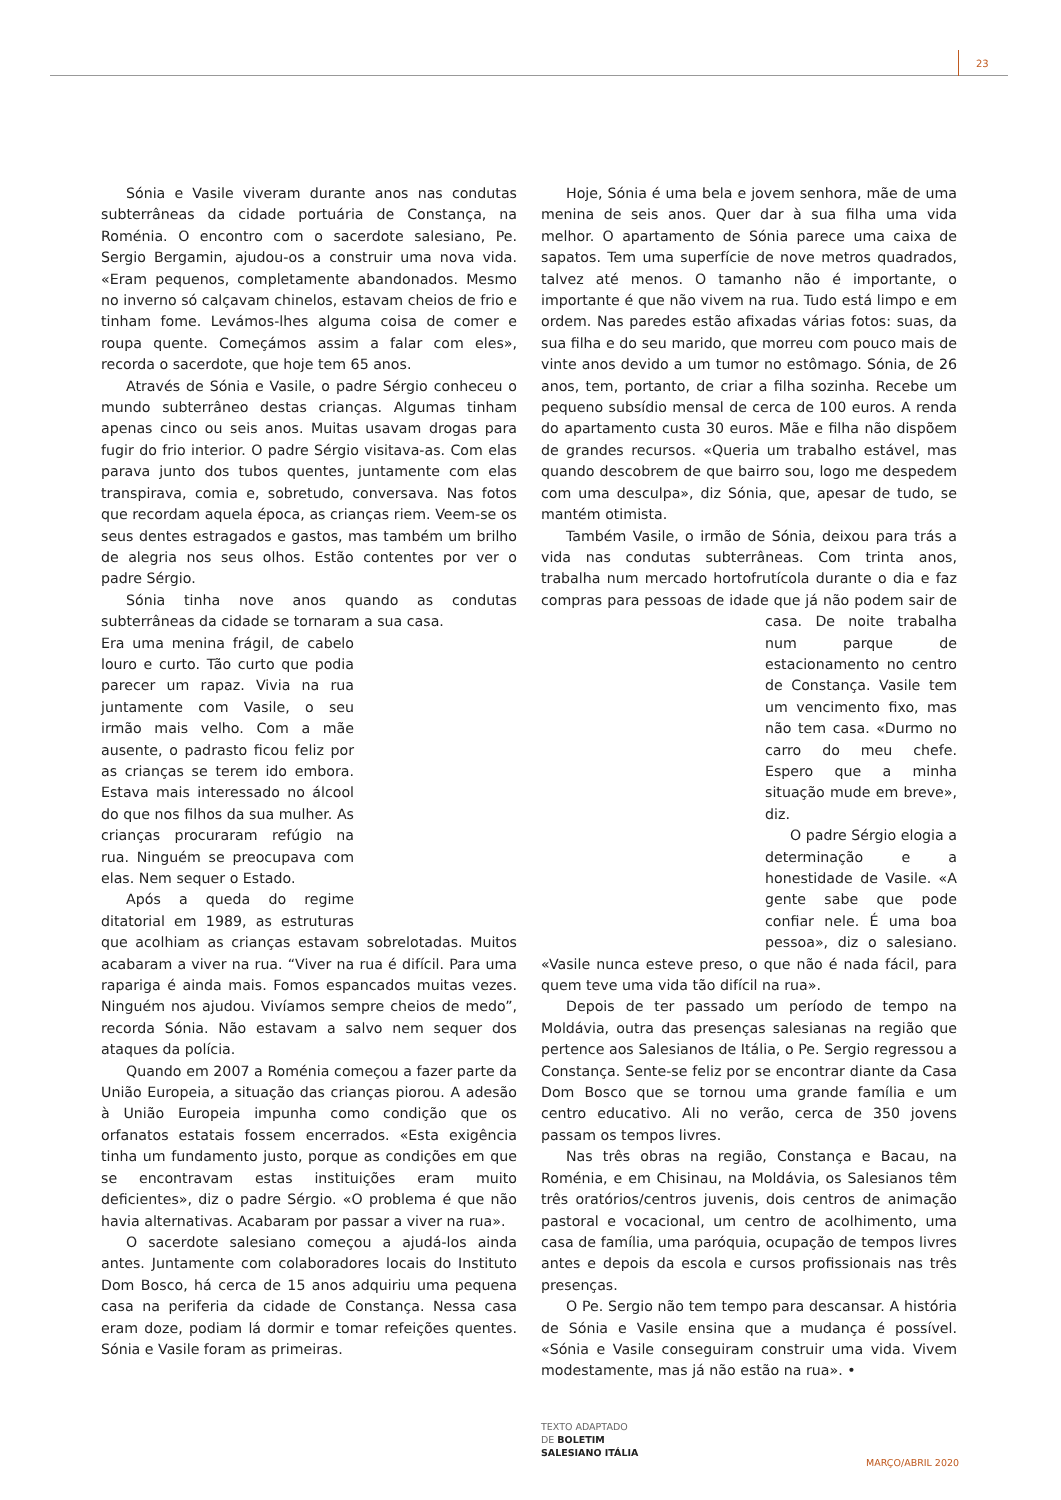23
Sónia e Vasile viveram durante anos nas condutas subterrâneas da cidade portuária de Constança, na Roménia. O encontro com o sacerdote salesiano, Pe. Sergio Bergamin, ajudou-os a construir uma nova vida. «Eram pequenos, completamente abandonados. Mesmo no inverno só calçavam chinelos, estavam cheios de frio e tinham fome. Levámos-lhes alguma coisa de comer e roupa quente. Começámos assim a falar com eles», recorda o sacerdote, que hoje tem 65 anos.
Através de Sónia e Vasile, o padre Sérgio conheceu o mundo subterrâneo destas crianças. Algumas tinham apenas cinco ou seis anos. Muitas usavam drogas para fugir do frio interior. O padre Sérgio visitava-as. Com elas parava junto dos tubos quentes, juntamente com elas transpirava, comia e, sobretudo, conversava. Nas fotos que recordam aquela época, as crianças riem. Veem-se os seus dentes estragados e gastos, mas também um brilho de alegria nos seus olhos. Estão contentes por ver o padre Sérgio.
Sónia tinha nove anos quando as condutas subterrâneas da cidade se tornaram a sua casa.
Era uma menina frágil, de cabelo louro e curto. Tão curto que podia parecer um rapaz. Vivia na rua juntamente com Vasile, o seu irmão mais velho. Com a mãe ausente, o padrasto ficou feliz por as crianças se terem ido embora. Estava mais interessado no álcool do que nos filhos da sua mulher. As crianças procuraram refúgio na rua. Ninguém se preocupava com elas. Nem sequer o Estado.
Após a queda do regime ditatorial em 1989, as estruturas que acolhiam as crianças estavam sobrelotadas. Muitos acabaram a viver na rua. “Viver na rua é difícil. Para uma rapariga é ainda mais. Fomos espancados muitas vezes. Ninguém nos ajudou. Vivíamos sempre cheios de medo”, recorda Sónia. Não estavam a salvo nem sequer dos ataques da polícia.
Quando em 2007 a Roménia começou a fazer parte da União Europeia, a situação das crianças piorou. A adesão à União Europeia impunha como condição que os orfanatos estatais fossem encerrados. «Esta exigência tinha um fundamento justo, porque as condições em que se encontravam estas instituições eram muito deficientes», diz o padre Sérgio. «O problema é que não havia alternativas. Acabaram por passar a viver na rua».
O sacerdote salesiano começou a ajudá-los ainda antes. Juntamente com colaboradores locais do Instituto Dom Bosco, há cerca de 15 anos adquiriu uma pequena casa na periferia da cidade de Constança. Nessa casa eram doze, podiam lá dormir e tomar refeições quentes. Sónia e Vasile foram as primeiras.
Hoje, Sónia é uma bela e jovem senhora, mãe de uma menina de seis anos. Quer dar à sua filha uma vida melhor. O apartamento de Sónia parece uma caixa de sapatos. Tem uma superfície de nove metros quadrados, talvez até menos. O tamanho não é importante, o importante é que não vivem na rua. Tudo está limpo e em ordem. Nas paredes estão afixadas várias fotos: suas, da sua filha e do seu marido, que morreu com pouco mais de vinte anos devido a um tumor no estômago. Sónia, de 26 anos, tem, portanto, de criar a filha sozinha. Recebe um pequeno subsídio mensal de cerca de 100 euros. A renda do apartamento custa 30 euros. Mãe e filha não dispõem de grandes recursos. «Queria um trabalho estável, mas quando descobrem de que bairro sou, logo me despedem com uma desculpa», diz Sónia, que, apesar de tudo, se mantém otimista.
Também Vasile, o irmão de Sónia, deixou para trás a vida nas condutas subterrâneas. Com trinta anos, trabalha num mercado hortofrutícola durante o dia e faz compras para pessoas de idade que já não podem sair de casa. De noite trabalha num parque de estacionamento no centro de Constança. Vasile tem um vencimento fixo, mas não tem casa. «Durmo no carro do meu chefe. Espero que a minha situação mude em breve», diz.
O padre Sérgio elogia a determinação e a honestidade de Vasile. «A gente sabe que pode confiar nele. É uma boa pessoa», diz o salesiano. «Vasile nunca esteve preso, o que não é nada fácil, para quem teve uma vida tão difícil na rua».
Depois de ter passado um período de tempo na Moldávia, outra das presenças salesianas na região que pertence aos Salesianos de Itália, o Pe. Sergio regressou a Constança. Sente-se feliz por se encontrar diante da Casa Dom Bosco que se tornou uma grande família e um centro educativo. Ali no verão, cerca de 350 jovens passam os tempos livres.
Nas três obras na região, Constança e Bacau, na Roménia, e em Chisinau, na Moldávia, os Salesianos têm três oratórios/centros juvenis, dois centros de animação pastoral e vocacional, um centro de acolhimento, uma casa de família, uma paróquia, ocupação de tempos livres antes e depois da escola e cursos profissionais nas três presenças.
O Pe. Sergio não tem tempo para descansar. A história de Sónia e Vasile ensina que a mudança é possível. «Sónia e Vasile conseguiram construir uma vida. Vivem modestamente, mas já não estão na rua». •
TEXTO ADAPTADO
DE BOLETIM
SALESIANO ITÁLIA
MARÇO/ABRIL 2020